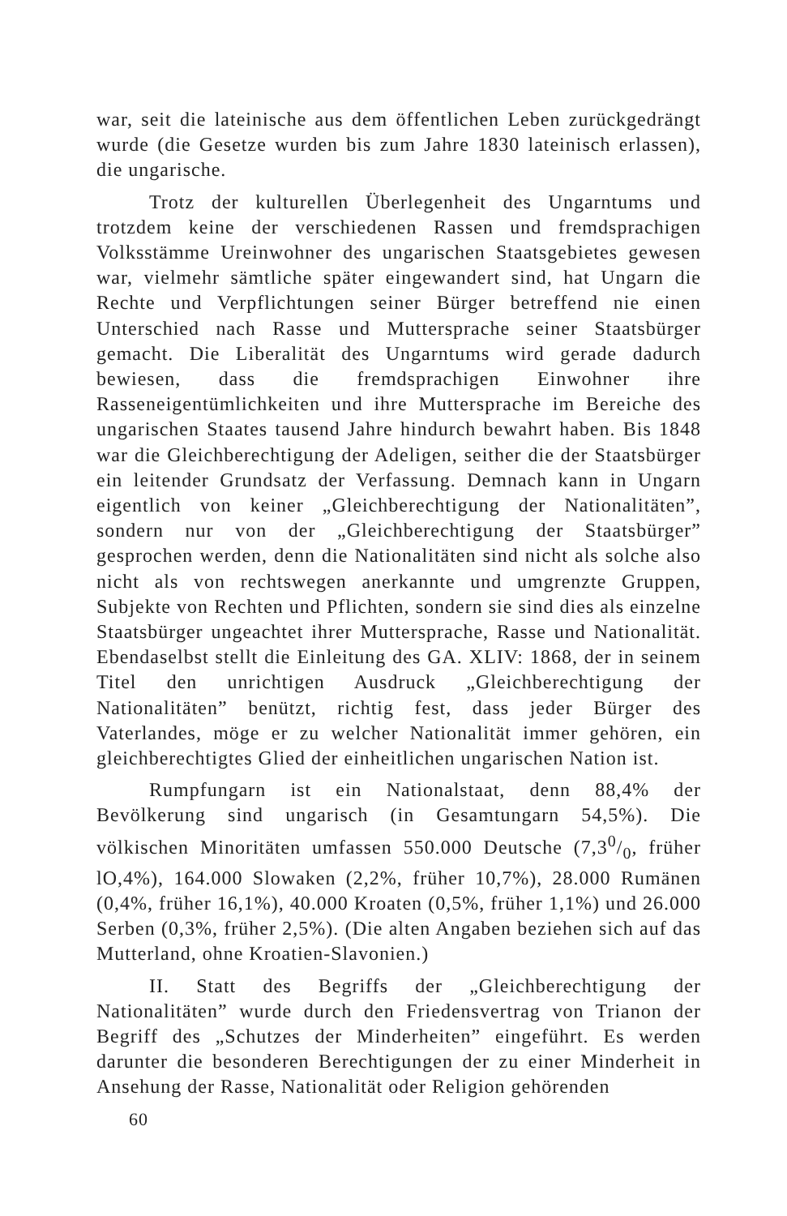war, seit die lateinische aus dem öffentlichen Leben zurückgedrängt wurde (die Gesetze wurden bis zum Jahre 1830 lateinisch erlassen), die ungarische.
Trotz der kulturellen Überlegenheit des Ungarntums und trotzdem keine der verschiedenen Rassen und fremdsprachigen Volksstämme Ureinwohner des ungarischen Staatsgebietes gewesen war, vielmehr sämtliche später eingewandert sind, hat Ungarn die Rechte und Verpflichtungen seiner Bürger betreffend nie einen Unterschied nach Rasse und Muttersprache seiner Staatsbürger gemacht. Die Liberalität des Ungarntums wird gerade dadurch bewiesen, dass die fremdsprachigen Einwohner ihre Rasseneigentümlichkeiten und ihre Muttersprache im Bereiche des ungarischen Staates tausend Jahre hindurch bewahrt haben. Bis 1848 war die Gleichberechtigung der Adeligen, seither die der Staatsbürger ein leitender Grundsatz der Verfassung. Demnach kann in Ungarn eigentlich von keiner „Gleichberechtigung der Nationalitäten”, sondern nur von der „Gleichberechtigung der Staatsbürger” gesprochen werden, denn die Nationalitäten sind nicht als solche also nicht als von rechtswegen anerkannte und umgrenzte Gruppen, Subjekte von Rechten und Pflichten, sondern sie sind dies als einzelne Staatsbürger ungeachtet ihrer Muttersprache, Rasse und Nationalität. Ebendaselbst stellt die Einleitung des GA. XLIV: 1868, der in seinem Titel den unrichtigen Ausdruck „Gleichberechtigung der Nationalitäten” benützt, richtig fest, dass jeder Bürger des Vaterlandes, möge er zu welcher Nationalität immer gehören, ein gleichberechtigtes Glied der einheitlichen ungarischen Nation ist.
Rumpfungarn ist ein Nationalstaat, denn 88,4% der Bevölkerung sind ungarisch (in Gesamtungarn 54,5%). Die völkischen Minoritäten umfassen 550.000 Deutsche (7,30/0, früher lO,4%), 164.000 Slowaken (2,2%, früher 10,7%), 28.000 Rumänen (0,4%, früher 16,1%), 40.000 Kroaten (0,5%, früher 1,1%) und 26.000 Serben (0,3%, früher 2,5%). (Die alten Angaben beziehen sich auf das Mutterland, ohne Kroatien-Slavonien.)
II. Statt des Begriffs der „Gleichberechtigung der Nationalitäten” wurde durch den Friedensvertrag von Trianon der Begriff des „Schutzes der Minderheiten” eingeführt. Es werden darunter die besonderen Berechtigungen der zu einer Minderheit in Ansehung der Rasse, Nationalität oder Religion gehörenden
60